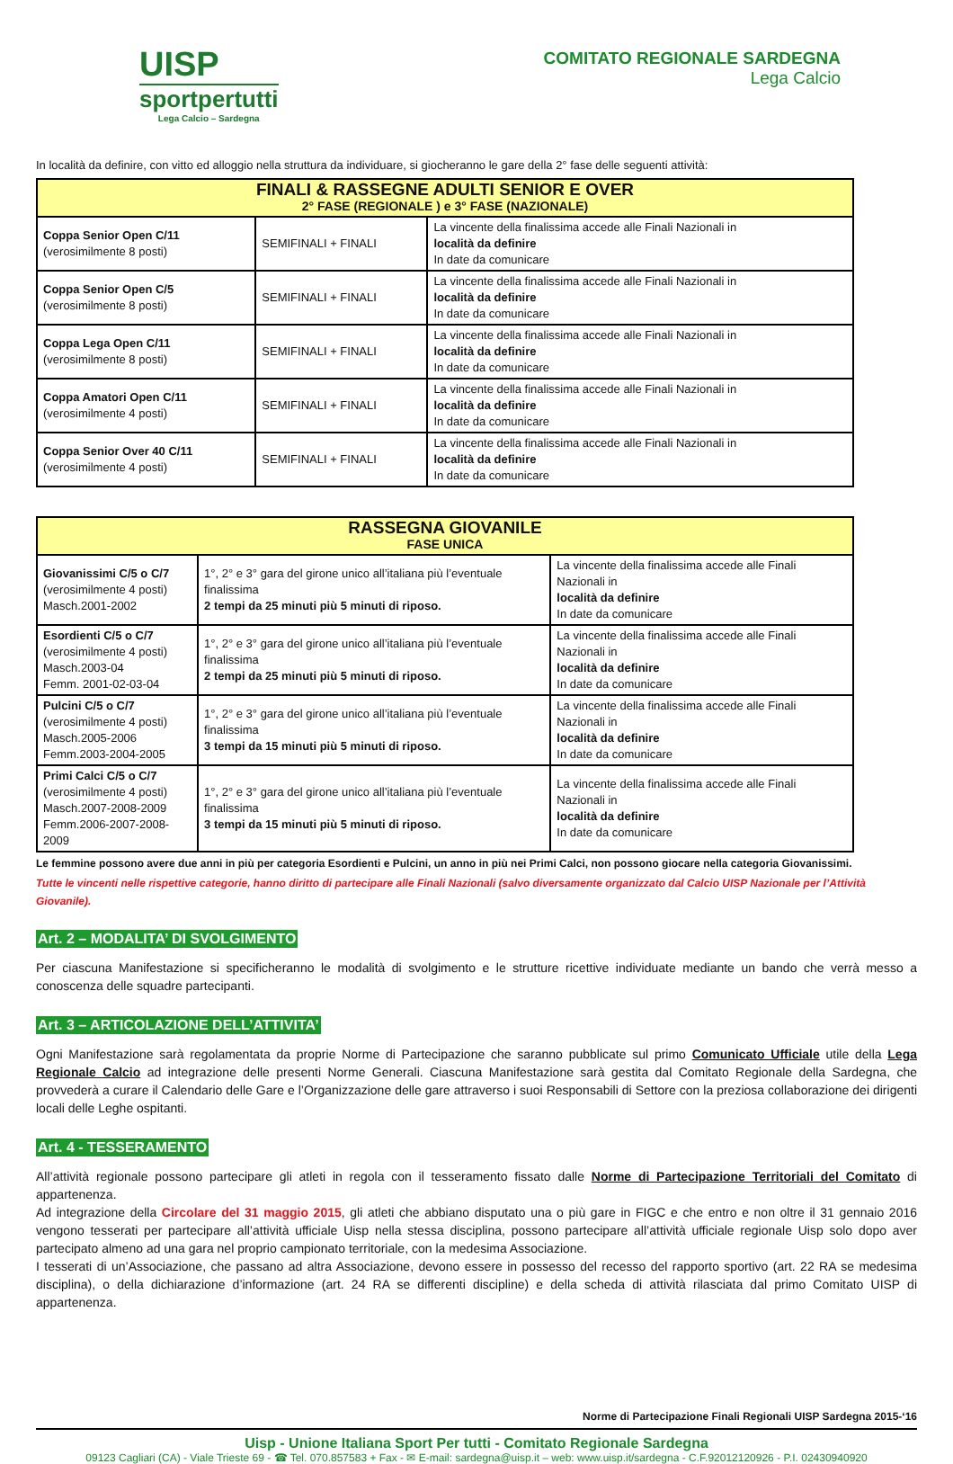UISP
sportpertutti
Lega Calcio – Sardegna
COMITATO REGIONALE SARDEGNA
Lega Calcio
In località da definire, con vitto ed alloggio nella struttura da individuare, si giocheranno le gare della 2° fase delle seguenti attività:
| FINALI & RASSEGNE ADULTI SENIOR E OVER 2° FASE (REGIONALE ) e 3° FASE (NAZIONALE) | | |
| --- | --- | --- |
| Coppa Senior Open C/11 (verosimilmente 8 posti) | SEMIFINALI + FINALI | La vincente della finalissima accede alle Finali Nazionali in località da definire In date da comunicare |
| Coppa Senior Open C/5 (verosimilmente 8 posti) | SEMIFINALI + FINALI | La vincente della finalissima accede alle Finali Nazionali in località da definire In date da comunicare |
| Coppa Lega Open C/11 (verosimilmente 8 posti) | SEMIFINALI + FINALI | La vincente della finalissima accede alle Finali Nazionali in località da definire In date da comunicare |
| Coppa Amatori Open C/11 (verosimilmente 4 posti) | SEMIFINALI + FINALI | La vincente della finalissima accede alle Finali Nazionali in località da definire In date da comunicare |
| Coppa Senior Over 40 C/11 (verosimilmente 4 posti) | SEMIFINALI + FINALI | La vincente della finalissima accede alle Finali Nazionali in località da definire In date da comunicare |
| RASSEGNA GIOVANILE FASE UNICA | | |
| --- | --- | --- |
| Giovanissimi C/5 o C/7 (verosimilmente 4 posti) Masch.2001-2002 | 1°, 2° e 3° gara del girone unico all’italiana più l’eventuale finalissima 2 tempi da 25 minuti più 5 minuti di riposo. | La vincente della finalissima accede alle Finali Nazionali in località da definire In date da comunicare |
| Esordienti C/5 o C/7 (verosimilmente 4 posti) Masch.2003-04 Femm. 2001-02-03-04 | 1°, 2° e 3° gara del girone unico all’italiana più l’eventuale finalissima 2 tempi da 25 minuti più 5 minuti di riposo. | La vincente della finalissima accede alle Finali Nazionali in località da definire In date da comunicare |
| Pulcini C/5 o C/7 (verosimilmente 4 posti) Masch.2005-2006 Femm.2003-2004-2005 | 1°, 2° e 3° gara del girone unico all’italiana più l’eventuale finalissima 3 tempi da 15 minuti più 5 minuti di riposo. | La vincente della finalissima accede alle Finali Nazionali in località da definire In date da comunicare |
| Primi Calci C/5 o C/7 (verosimilmente 4 posti) Masch.2007-2008-2009 Femm.2006-2007-2008-2009 | 1°, 2° e 3° gara del girone unico all’italiana più l’eventuale finalissima 3 tempi da 15 minuti più 5 minuti di riposo. | La vincente della finalissima accede alle Finali Nazionali in località da definire In date da comunicare |
Le femmine possono avere due anni in più per categoria Esordienti e Pulcini, un anno in più nei Primi Calci, non possono giocare nella categoria Giovanissimi.
Tutte le vincenti nelle rispettive categorie, hanno diritto di partecipare alle Finali Nazionali (salvo diversamente organizzato dal Calcio UISP Nazionale per l’Attività Giovanile).
Art. 2 – MODALITA’ DI SVOLGIMENTO
Per ciascuna Manifestazione si specificheranno le modalità di svolgimento e le strutture ricettive individuate mediante un bando che verrà messo a conoscenza delle squadre partecipanti.
Art. 3 – ARTICOLAZIONE DELL’ATTIVITA’
Ogni Manifestazione sarà regolamentata da proprie Norme di Partecipazione che saranno pubblicate sul primo Comunicato Ufficiale utile della Lega Regionale Calcio ad integrazione delle presenti Norme Generali. Ciascuna Manifestazione sarà gestita dal Comitato Regionale della Sardegna, che provvederà a curare il Calendario delle Gare e l’Organizzazione delle gare attraverso i suoi Responsabili di Settore con la preziosa collaborazione dei dirigenti locali delle Leghe ospitanti.
Art. 4 - TESSERAMENTO
All’attività regionale possono partecipare gli atleti in regola con il tesseramento fissato dalle Norme di Partecipazione Territoriali del Comitato di appartenenza.
Ad integrazione della Circolare del 31 maggio 2015, gli atleti che abbiano disputato una o più gare in FIGC e che entro e non oltre il 31 gennaio 2016 vengono tesserati per partecipare all’attività ufficiale Uisp nella stessa disciplina, possono partecipare all’attività ufficiale regionale Uisp solo dopo aver partecipato almeno ad una gara nel proprio campionato territoriale, con la medesima Associazione.
I tesserati di un’Associazione, che passano ad altra Associazione, devono essere in possesso del recesso del rapporto sportivo (art. 22 RA se medesima disciplina), o della dichiarazione d’informazione (art. 24 RA se differenti discipline) e della scheda di attività rilasciata dal primo Comitato UISP di appartenenza.
Norme di Partecipazione Finali Regionali UISP Sardegna 2015-‘16
Uisp - Unione Italiana Sport Per tutti - Comitato Regionale Sardegna
09123 Cagliari (CA) - Viale Trieste 69 - ☎ Tel. 070.857583 + Fax - ✉ E-mail: sardegna@uisp.it – web: www.uisp.it/sardegna - C.F.92012120926 - P.I. 02430940920